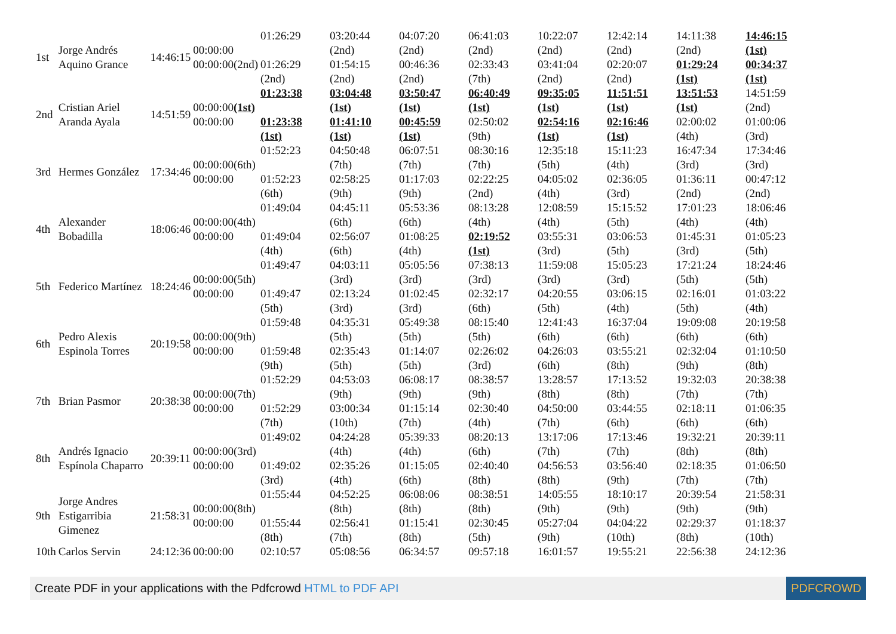| 1st | Jorge Andrés Aquino Grance | 14:46:15 | 00:00:00 00:00:00(2nd) | 01:26:29 01:26:29 (2nd) | 03:20:44 (2nd) 01:54:15 (2nd) | 04:07:20 (2nd) 00:46:36 (2nd) | 06:41:03 (2nd) 02:33:43 (7th) | 10:22:07 (2nd) 03:41:04 (2nd) | 12:42:14 (2nd) 02:20:07 (2nd) | 14:11:38 (2nd) 01:29:24 (1st) | 14:46:15 (1st) 00:34:37 (1st) |
| 2nd | Cristian Ariel Aranda Ayala | 14:51:59 | 00:00:00 (1st) 00:00:00 | 01:23:38 01:23:38 (1st) | 03:04:48 (1st) 01:41:10 (1st) | 03:50:47 (1st) 00:45:59 (1st) | 06:40:49 (1st) 02:50:02 (9th) | 09:35:05 (1st) 02:54:16 (1st) | 11:51:51 (1st) 02:16:46 (1st) | 13:51:53 (1st) 02:00:02 (4th) | 14:51:59 (2nd) 01:00:06 (3rd) |
| 3rd | Hermes González | 17:34:46 | 00:00:00(6th) 00:00:00 | 01:52:23 01:52:23 (6th) | 04:50:48 (7th) 02:58:25 (9th) | 06:07:51 (7th) 01:17:03 (9th) | 08:30:16 (7th) 02:22:25 (2nd) | 12:35:18 (5th) 04:05:02 (4th) | 15:11:23 (4th) 02:36:05 (3rd) | 16:47:34 (3rd) 01:36:11 (2nd) | 17:34:46 (3rd) 00:47:12 (2nd) |
| 4th | Alexander Bobadilla | 18:06:46 | 00:00:00(4th) 00:00:00 | 01:49:04 01:49:04 (4th) | 04:45:11 (6th) 02:56:07 (6th) | 05:53:36 (6th) 01:08:25 (4th) | 08:13:28 (4th) 02:19:52 (1st) | 12:08:59 (4th) 03:55:31 (3rd) | 15:15:52 (5th) 03:06:53 (5th) | 17:01:23 (4th) 01:45:31 (3rd) | 18:06:46 (4th) 01:05:23 (5th) |
| 5th | Federico Martínez | 18:24:46 | 00:00:00(5th) 00:00:00 | 01:49:47 01:49:47 (5th) | 04:03:11 (3rd) 02:13:24 (3rd) | 05:05:56 (3rd) 01:02:45 (3rd) | 07:38:13 (3rd) 02:32:17 (6th) | 11:59:08 (3rd) 04:20:55 (5th) | 15:05:23 (3rd) 03:06:15 (4th) | 17:21:24 (5th) 02:16:01 (5th) | 18:24:46 (5th) 01:03:22 (4th) |
| 6th | Pedro Alexis Espinola Torres | 20:19:58 | 00:00:00(9th) 00:00:00 | 01:59:48 01:59:48 (9th) | 04:35:31 (5th) 02:35:43 (5th) | 05:49:38 (5th) 01:14:07 (5th) | 08:15:40 (5th) 02:26:02 (3rd) | 12:41:43 (6th) 04:26:03 (6th) | 16:37:04 (6th) 03:55:21 (8th) | 19:09:08 (6th) 02:32:04 (9th) | 20:19:58 (6th) 01:10:50 (8th) |
| 7th | Brian Pasmor | 20:38:38 | 00:00:00(7th) 00:00:00 | 01:52:29 01:52:29 (7th) | 04:53:03 (9th) 03:00:34 (10th) | 06:08:17 (9th) 01:15:14 (7th) | 08:38:57 (9th) 02:30:40 (4th) | 13:28:57 (8th) 04:50:00 (7th) | 17:13:52 (8th) 03:44:55 (6th) | 19:32:03 (7th) 02:18:11 (6th) | 20:38:38 (7th) 01:06:35 (6th) |
| 8th | Andrés Ignacio Espínola Chaparro | 20:39:11 | 00:00:00(3rd) 00:00:00 | 01:49:02 01:49:02 (3rd) | 04:24:28 (4th) 02:35:26 (4th) | 05:39:33 (4th) 01:15:05 (6th) | 08:20:13 (6th) 02:40:40 (8th) | 13:17:06 (7th) 04:56:53 (8th) | 17:13:46 (7th) 03:56:40 (9th) | 19:32:21 (8th) 02:18:35 (7th) | 20:39:11 (8th) 01:06:50 (7th) |
| 9th | Jorge Andres Estigarribia Gimenez | 21:58:31 | 00:00:00(8th) 00:00:00 | 01:55:44 01:55:44 (8th) | 04:52:25 (8th) 02:56:41 (7th) | 06:08:06 (8th) 01:15:41 (8th) | 08:38:51 (8th) 02:30:45 (5th) | 14:05:55 (9th) 05:27:04 (9th) | 18:10:17 (9th) 04:04:22 (10th) | 20:39:54 (9th) 02:29:37 (8th) | 21:58:31 (9th) 01:18:37 (10th) |
| 10th | Carlos Servin | 24:12:36 | 00:00:00 | 02:10:57 | 05:08:56 | 06:34:57 | 09:57:18 | 16:01:57 | 19:55:21 | 22:56:38 | 24:12:36 |
Create PDF in your applications with the Pdfcrowd HTML to PDF API
PDFCROWD